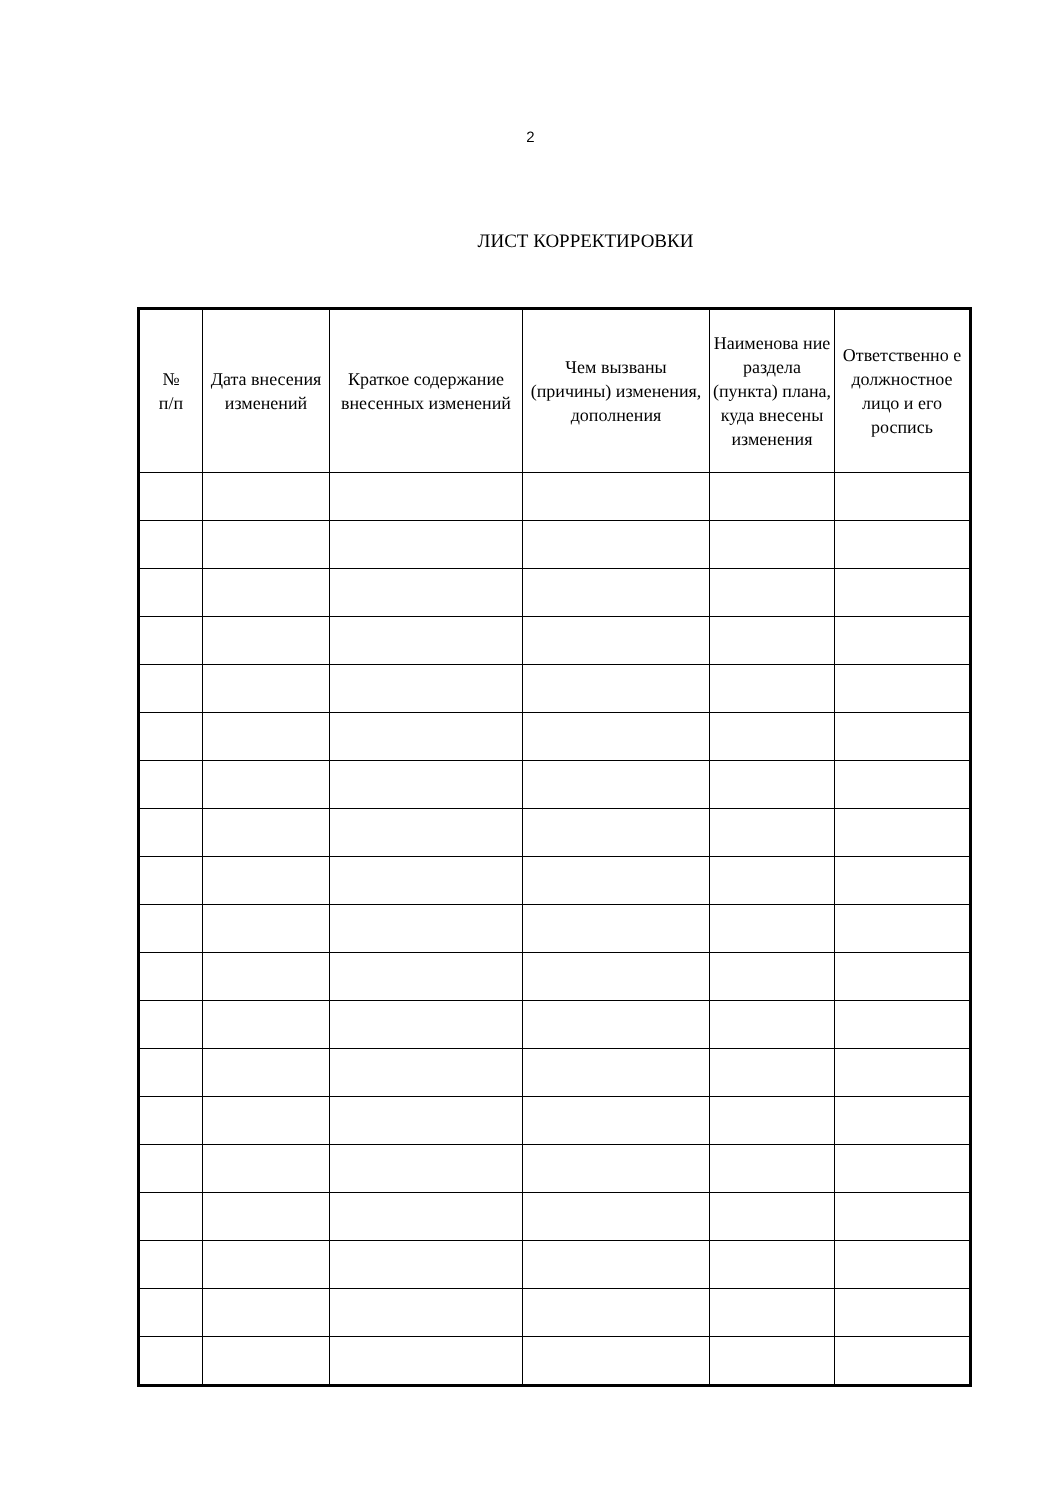2
ЛИСТ КОРРЕКТИРОВКИ
| № п/п | Дата внесения изменений | Краткое содержание внесенных изменений | Чем вызваны (причины) изменения, дополнения | Наименова ние раздела (пункта) плана, куда внесены изменения | Ответственно е должностное лицо и его роспись |
| --- | --- | --- | --- | --- | --- |